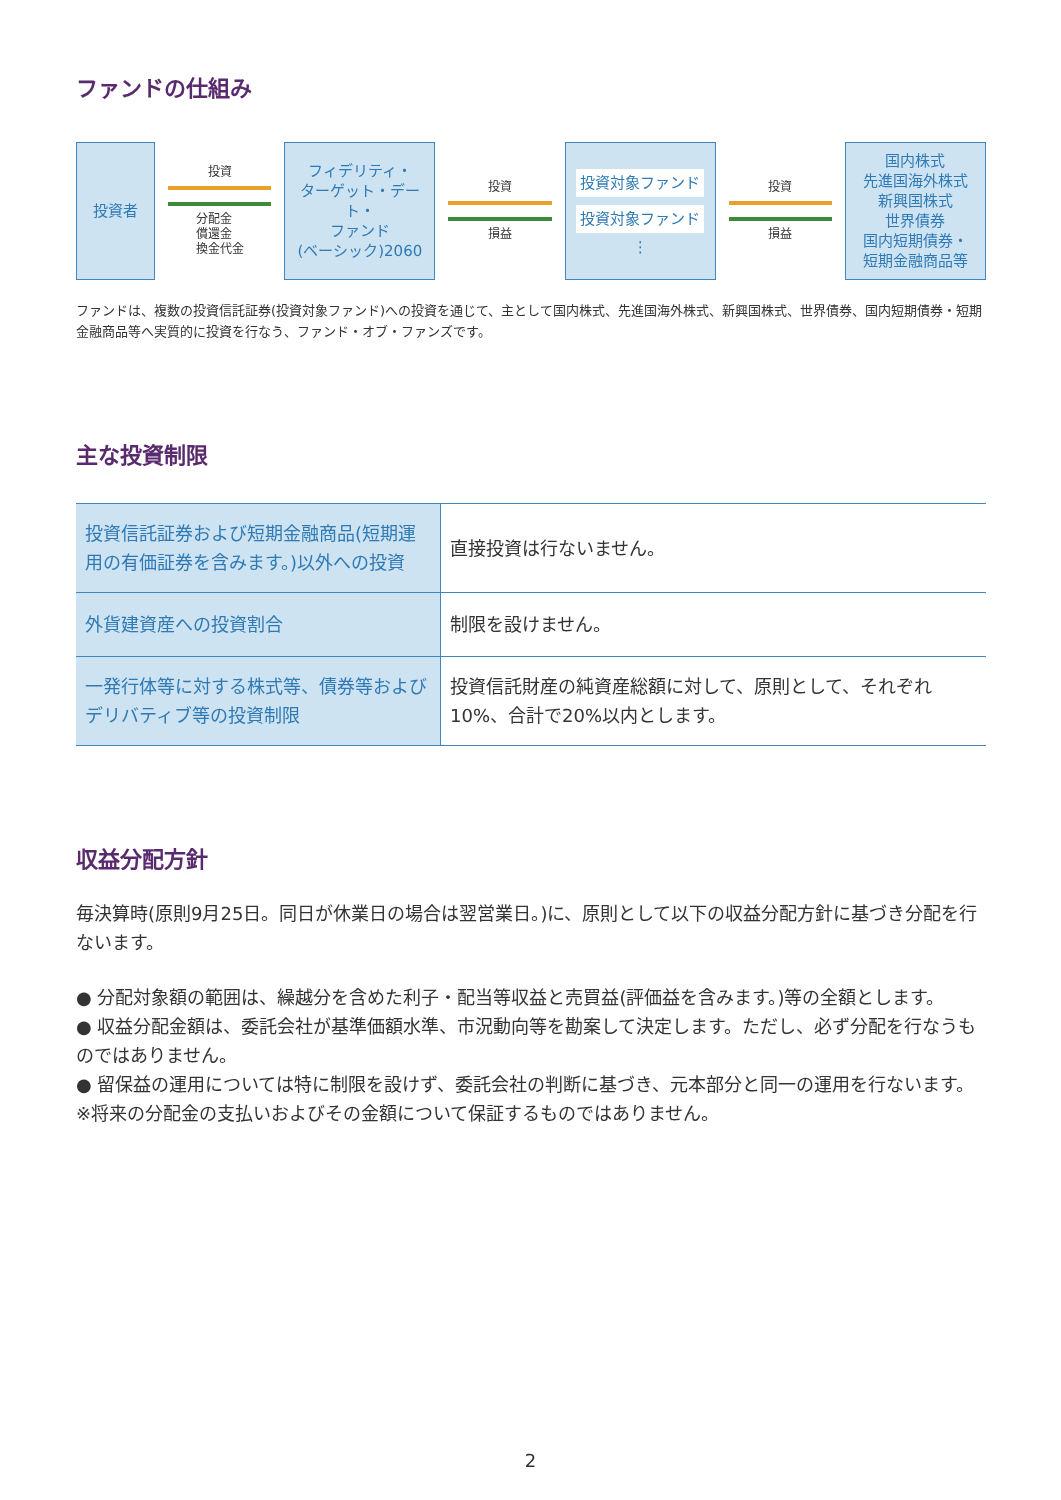ファンドの仕組み
投資者
投資
分配金
償還金
換金代金
フィデリティ・
ターゲット・デート・
ファンド
(ベーシック)2060
投資
損益
投資対象ファンド
投資対象ファンド
⋮
投資
損益
国内株式
先進国海外株式
新興国株式
世界債券
国内短期債券・
短期金融商品等
ファンドは、複数の投資信託証券(投資対象ファンド)への投資を通じて、主として国内株式、先進国海外株式、新興国株式、世界債券、国内短期債券・短期金融商品等へ実質的に投資を行なう、ファンド・オブ・ファンズです。
主な投資制限
| 投資信託証券および短期金融商品(短期運用の有価証券を含みます。)以外への投資 | 直接投資は行ないません。 |
| 外貨建資産への投資割合 | 制限を設けません。 |
| 一発行体等に対する株式等、債券等およびデリバティブ等の投資制限 | 投資信託財産の純資産総額に対して、原則として、それぞれ10%、合計で20%以内とします。 |
収益分配方針
毎決算時(原則9月25日。同日が休業日の場合は翌営業日。)に、原則として以下の収益分配方針に基づき分配を行ないます。
● 分配対象額の範囲は、繰越分を含めた利子・配当等収益と売買益(評価益を含みます。)等の全額とします。
● 収益分配金額は、委託会社が基準価額水準、市況動向等を勘案して決定します。ただし、必ず分配を行なうものではありません。
● 留保益の運用については特に制限を設けず、委託会社の判断に基づき、元本部分と同一の運用を行ないます。
※将来の分配金の支払いおよびその金額について保証するものではありません。
2